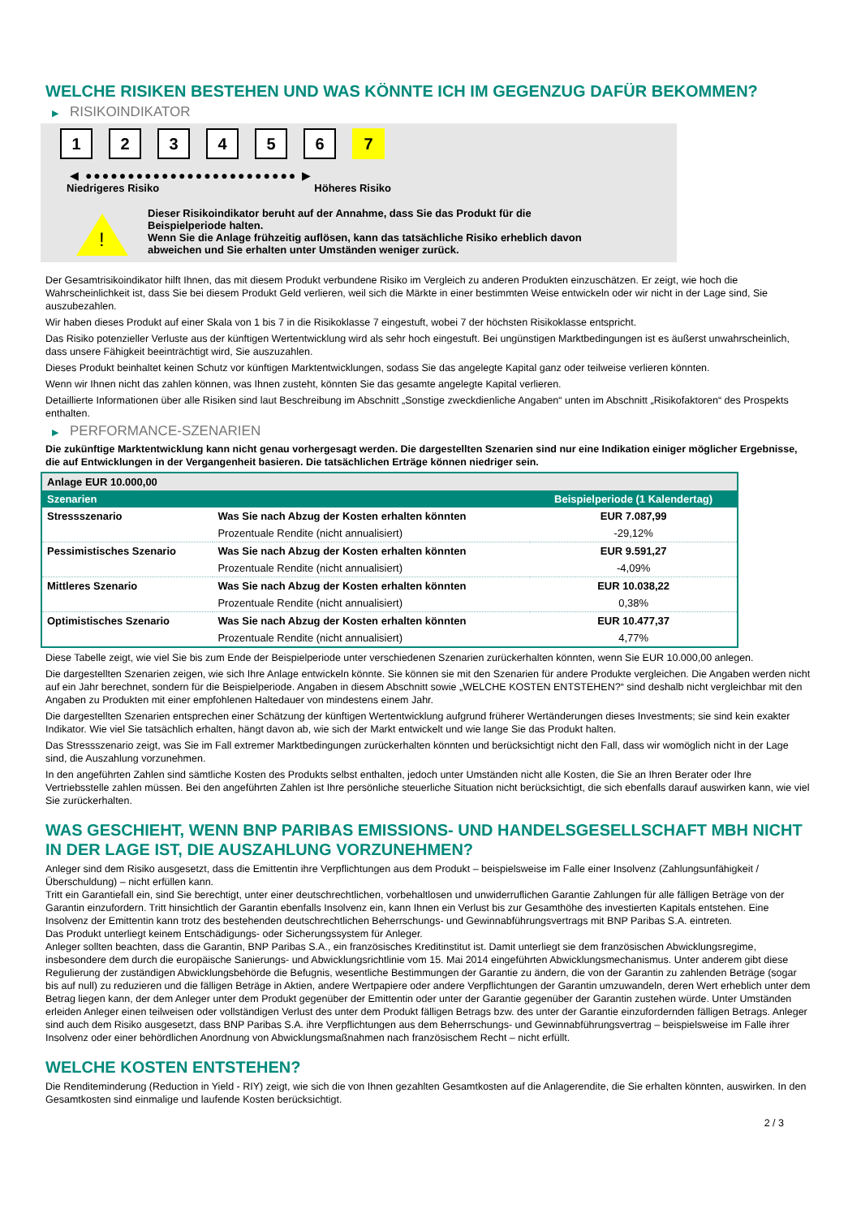WELCHE RISIKEN BESTEHEN UND WAS KÖNNTE ICH IM GEGENZUG DAFÜR BEKOMMEN?
▶ RISIKOINDIKATOR
1 2 3 4 5 6 7
◀ ●●●●●●●●●●●●●●●●●●●●●●●●● ▶
Niedrigeres Risiko Höheres Risiko
!
Dieser Risikoindikator beruht auf der Annahme, dass Sie das Produkt für die
Beispielperiode halten.
Wenn Sie die Anlage frühzeitig auflösen, kann das tatsächliche Risiko erheblich davon
abweichen und Sie erhalten unter Umständen weniger zurück.
Der Gesamtrisikoindikator hilft Ihnen, das mit diesem Produkt verbundene Risiko im Vergleich zu anderen Produkten einzuschätzen. Er zeigt, wie hoch die Wahrscheinlichkeit ist, dass Sie bei diesem Produkt Geld verlieren, weil sich die Märkte in einer bestimmten Weise entwickeln oder wir nicht in der Lage sind, Sie auszubezahlen.
Wir haben dieses Produkt auf einer Skala von 1 bis 7 in die Risikoklasse 7 eingestuft, wobei 7 der höchsten Risikoklasse entspricht.
Das Risiko potenzieller Verluste aus der künftigen Wertentwicklung wird als sehr hoch eingestuft. Bei ungünstigen Marktbedingungen ist es äußerst unwahrscheinlich, dass unsere Fähigkeit beeinträchtigt wird, Sie auszuzahlen.
Dieses Produkt beinhaltet keinen Schutz vor künftigen Marktentwicklungen, sodass Sie das angelegte Kapital ganz oder teilweise verlieren könnten.
Wenn wir Ihnen nicht das zahlen können, was Ihnen zusteht, könnten Sie das gesamte angelegte Kapital verlieren.
Detaillierte Informationen über alle Risiken sind laut Beschreibung im Abschnitt „Sonstige zweckdienliche Angaben“ unten im Abschnitt „Risikofaktoren“ des Prospekts enthalten.
▶ PERFORMANCE-SZENARIEN
Die zukünftige Marktentwicklung kann nicht genau vorhergesagt werden. Die dargestellten Szenarien sind nur eine Indikation einiger möglicher Ergebnisse, die auf Entwicklungen in der Vergangenheit basieren. Die tatsächlichen Erträge können niedriger sein.
| Anlage EUR 10.000,00 | | |
| Szenarien | | Beispielperiode (1 Kalendertag) |
| Stressszenario | Was Sie nach Abzug der Kosten erhalten könnten | EUR 7.087,99 |
| | Prozentuale Rendite (nicht annualisiert) | -29,12% |
| Pessimistisches Szenario | Was Sie nach Abzug der Kosten erhalten könnten | EUR 9.591,27 |
| | Prozentuale Rendite (nicht annualisiert) | -4,09% |
| Mittleres Szenario | Was Sie nach Abzug der Kosten erhalten könnten | EUR 10.038,22 |
| | Prozentuale Rendite (nicht annualisiert) | 0,38% |
| Optimistisches Szenario | Was Sie nach Abzug der Kosten erhalten könnten | EUR 10.477,37 |
| | Prozentuale Rendite (nicht annualisiert) | 4,77% |
Diese Tabelle zeigt, wie viel Sie bis zum Ende der Beispielperiode unter verschiedenen Szenarien zurückerhalten könnten, wenn Sie EUR 10.000,00 anlegen.
Die dargestellten Szenarien zeigen, wie sich Ihre Anlage entwickeln könnte. Sie können sie mit den Szenarien für andere Produkte vergleichen. Die Angaben werden nicht auf ein Jahr berechnet, sondern für die Beispielperiode. Angaben in diesem Abschnitt sowie „WELCHE KOSTEN ENTSTEHEN?“ sind deshalb nicht vergleichbar mit den Angaben zu Produkten mit einer empfohlenen Haltedauer von mindestens einem Jahr.
Die dargestellten Szenarien entsprechen einer Schätzung der künftigen Wertentwicklung aufgrund früherer Wertänderungen dieses Investments; sie sind kein exakter Indikator. Wie viel Sie tatsächlich erhalten, hängt davon ab, wie sich der Markt entwickelt und wie lange Sie das Produkt halten.
Das Stressszenario zeigt, was Sie im Fall extremer Marktbedingungen zurückerhalten könnten und berücksichtigt nicht den Fall, dass wir womöglich nicht in der Lage sind, die Auszahlung vorzunehmen.
In den angeführten Zahlen sind sämtliche Kosten des Produkts selbst enthalten, jedoch unter Umständen nicht alle Kosten, die Sie an Ihren Berater oder Ihre Vertriebsstelle zahlen müssen. Bei den angeführten Zahlen ist Ihre persönliche steuerliche Situation nicht berücksichtigt, die sich ebenfalls darauf auswirken kann, wie viel Sie zurückerhalten.
WAS GESCHIEHT, WENN BNP PARIBAS EMISSIONS- UND HANDELSGESELLSCHAFT MBH NICHT IN DER LAGE IST, DIE AUSZAHLUNG VORZUNEHMEN?
Anleger sind dem Risiko ausgesetzt, dass die Emittentin ihre Verpflichtungen aus dem Produkt – beispielsweise im Falle einer Insolvenz (Zahlungsunfähigkeit / Überschuldung) – nicht erfüllen kann.
Tritt ein Garantiefall ein, sind Sie berechtigt, unter einer deutschrechtlichen, vorbehaltlosen und unwiderruflichen Garantie Zahlungen für alle fälligen Beträge von der Garantin einzufordern. Tritt hinsichtlich der Garantin ebenfalls Insolvenz ein, kann Ihnen ein Verlust bis zur Gesamthöhe des investierten Kapitals entstehen. Eine Insolvenz der Emittentin kann trotz des bestehenden deutschrechtlichen Beherrschungs- und Gewinnabführungsvertrags mit BNP Paribas S.A. eintreten.
Das Produkt unterliegt keinem Entschädigungs- oder Sicherungssystem für Anleger.
Anleger sollten beachten, dass die Garantin, BNP Paribas S.A., ein französisches Kreditinstitut ist. Damit unterliegt sie dem französischen Abwicklungsregime, insbesondere dem durch die europäische Sanierungs- und Abwicklungsrichtlinie vom 15. Mai 2014 eingeführten Abwicklungsmechanismus. Unter anderem gibt diese Regulierung der zuständigen Abwicklungsbehörde die Befugnis, wesentliche Bestimmungen der Garantie zu ändern, die von der Garantin zu zahlenden Beträge (sogar bis auf null) zu reduzieren und die fälligen Beträge in Aktien, andere Wertpapiere oder andere Verpflichtungen der Garantin umzuwandeln, deren Wert erheblich unter dem Betrag liegen kann, der dem Anleger unter dem Produkt gegenüber der Emittentin oder unter der Garantie gegenüber der Garantin zustehen würde. Unter Umständen erleiden Anleger einen teilweisen oder vollständigen Verlust des unter dem Produkt fälligen Betrags bzw. des unter der Garantie einzufordernden fälligen Betrags. Anleger sind auch dem Risiko ausgesetzt, dass BNP Paribas S.A. ihre Verpflichtungen aus dem Beherrschungs- und Gewinnabführungsvertrag – beispielsweise im Falle ihrer Insolvenz oder einer behördlichen Anordnung von Abwicklungsmaßnahmen nach französischem Recht – nicht erfüllt.
WELCHE KOSTEN ENTSTEHEN?
Die Renditeminderung (Reduction in Yield - RIY) zeigt, wie sich die von Ihnen gezahlten Gesamtkosten auf die Anlagerendite, die Sie erhalten könnten, auswirken. In den Gesamtkosten sind einmalige und laufende Kosten berücksichtigt.
2 / 3